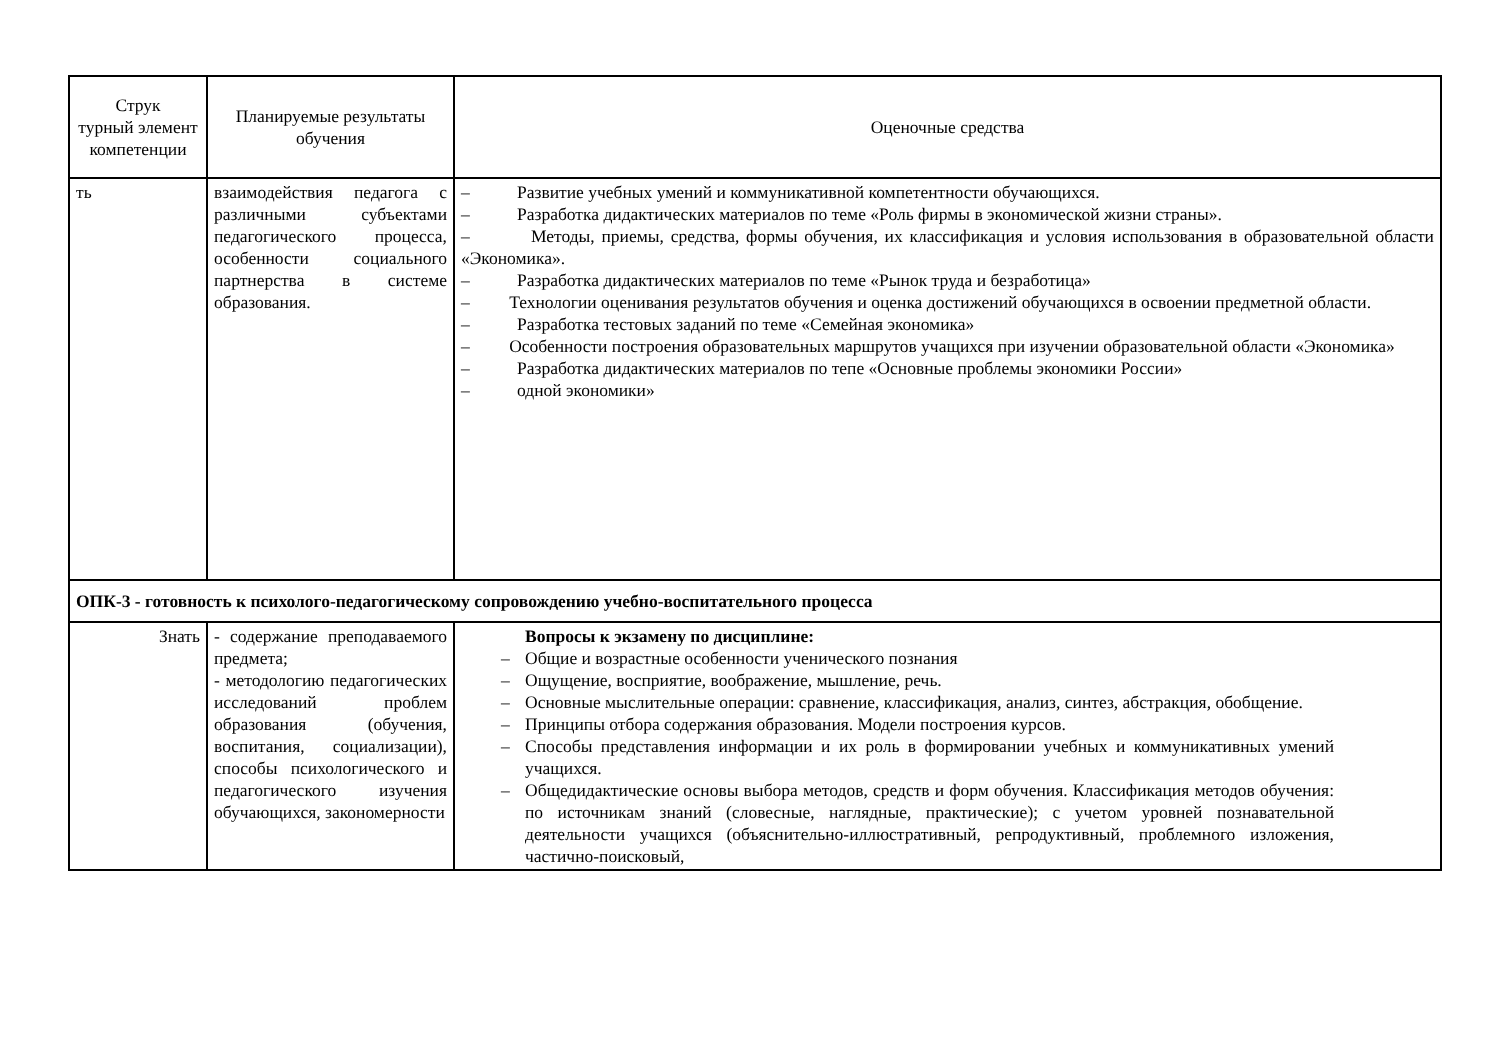| Струк турный элемент компетенции | Планируемые результаты обучения | Оценочные средства |
| --- | --- | --- |
| ть | взаимодействия педагога с различными субъектами педагогического процесса, особенности социального партнерства в системе образования. | – Развитие учебных умений и коммуникативной компетентности обучающихся. – Разработка дидактических материалов по теме «Роль фирмы в экономической жизни страны». – Методы, приемы, средства, формы обучения, их классификация и условия использования в образовательной области «Экономика». – Разработка дидактических материалов по теме «Рынок труда и безработица» – Технологии оценивания результатов обучения и оценка достижений обучающихся в освоении предметной области. – Разработка тестовых заданий по теме «Семейная экономика» – Особенности построения образовательных маршрутов учащихся при изучении образовательной области «Экономика» – Разработка дидактических материалов по тепе «Основные проблемы экономики России» – одной экономики» |
| ОПК-3 - готовность к психолого-педагогическому сопровождению учебно-воспитательного процесса | | |
| Знать | - содержание преподаваемого предмета; - методологию педагогических исследований проблем образования (обучения, воспитания, социализации), способы психологического и педагогического изучения обучающихся, закономерности | Вопросы к экзамену по дисциплине: – Общие и возрастные особенности ученического познания – Ощущение, восприятие, воображение, мышление, речь. – Основные мыслительные операции: сравнение, классификация, анализ, синтез, абстракция, обобщение. – Принципы отбора содержания образования. Модели построения курсов. – Способы представления информации и их роль в формировании учебных и коммуникативных умений учащихся. – Общедидактические основы выбора методов, средств и форм обучения. Классификация методов обучения: по источникам знаний (словесные, наглядные, практические); с учетом уровней познавательной деятельности учащихся (объяснительно-иллюстративный, репродуктивный, проблемного изложения, частично-поисковый, |